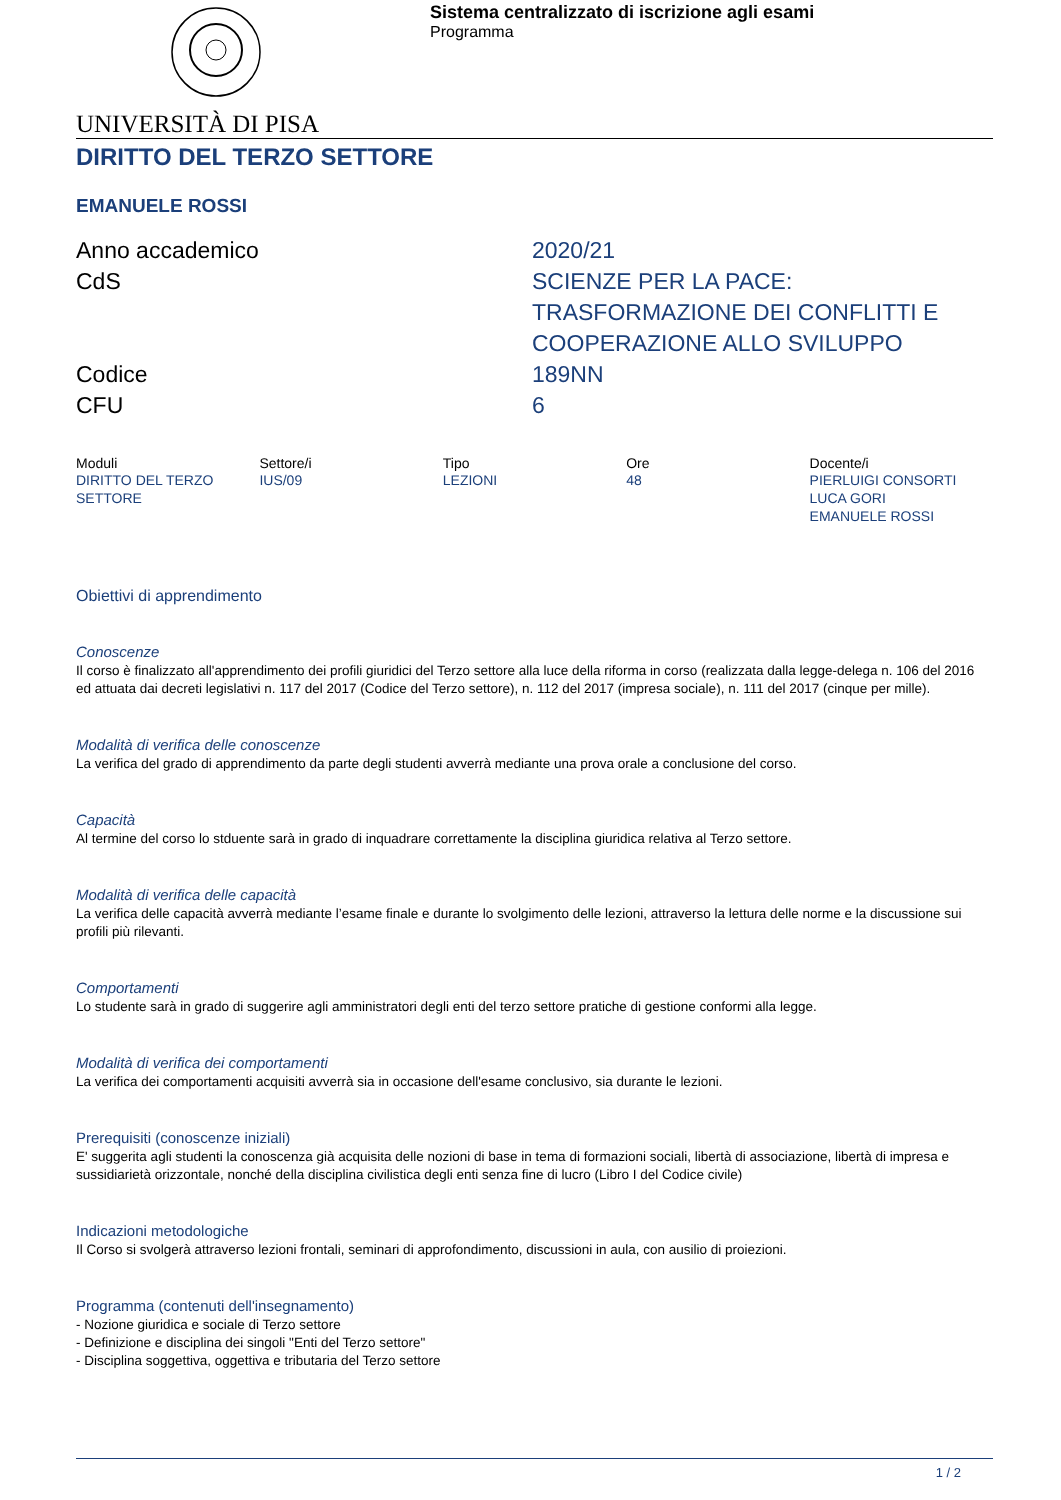Sistema centralizzato di iscrizione agli esami
Programma
UNIVERSITÀ DI PISA
DIRITTO DEL TERZO SETTORE
EMANUELE ROSSI
Anno accademico
2020/21
CdS
SCIENZE PER LA PACE: TRASFORMAZIONE DEI CONFLITTI E COOPERAZIONE ALLO SVILUPPO
Codice
189NN
CFU
6
| Moduli | Settore/i | Tipo | Ore | Docente/i |
| --- | --- | --- | --- | --- |
| DIRITTO DEL TERZO SETTORE | IUS/09 | LEZIONI | 48 | PIERLUIGI CONSORTI LUCA GORI EMANUELE ROSSI |
Obiettivi di apprendimento
Conoscenze
Il corso è finalizzato all'apprendimento dei profili giuridici del Terzo settore alla luce della riforma in corso (realizzata dalla legge-delega n. 106 del 2016 ed attuata dai decreti legislativi n. 117 del 2017 (Codice del Terzo settore), n. 112 del 2017 (impresa sociale), n. 111 del 2017 (cinque per mille).
Modalità di verifica delle conoscenze
La verifica del grado di apprendimento da parte degli studenti avverrà mediante una prova orale a conclusione del corso.
Capacità
Al termine del corso lo stduente sarà in grado di inquadrare correttamente la disciplina giuridica relativa al Terzo settore.
Modalità di verifica delle capacità
La verifica delle capacità avverrà mediante l’esame finale e durante lo svolgimento delle lezioni, attraverso la lettura delle norme e la discussione sui profili più rilevanti.
Comportamenti
Lo studente sarà in grado di suggerire agli amministratori degli enti del terzo settore pratiche di gestione conformi alla legge.
Modalità di verifica dei comportamenti
La verifica dei comportamenti acquisiti avverrà sia in occasione dell'esame conclusivo, sia durante le lezioni.
Prerequisiti (conoscenze iniziali)
E' suggerita agli studenti la conoscenza già acquisita delle nozioni di base in tema di formazioni sociali, libertà di associazione, libertà di impresa e sussidiarietà orizzontale, nonché della disciplina civilistica degli enti senza fine di lucro (Libro I del Codice civile)
Indicazioni metodologiche
Il Corso si svolgerà attraverso lezioni frontali, seminari di approfondimento, discussioni in aula, con ausilio di proiezioni.
Programma (contenuti dell'insegnamento)
- Nozione giuridica e sociale di Terzo settore
- Definizione e disciplina dei singoli "Enti del Terzo settore"
- Disciplina soggettiva, oggettiva e tributaria del Terzo settore
1 / 2